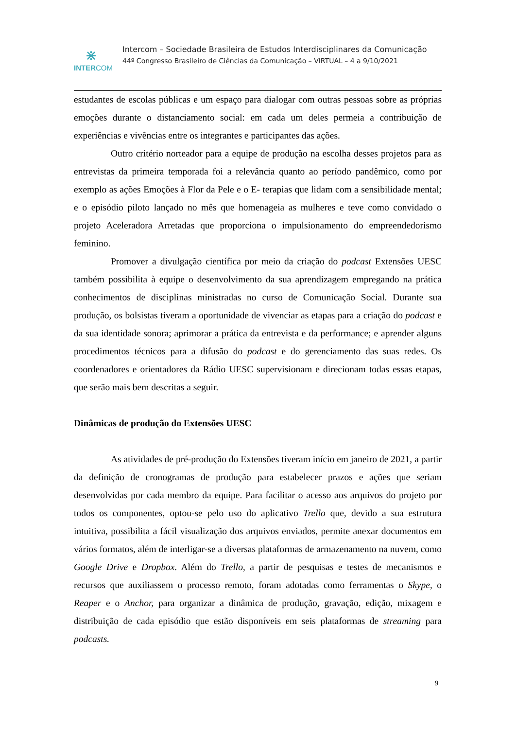⋇
INTERCOM
Intercom – Sociedade Brasileira de Estudos Interdisciplinares da Comunicação
44º Congresso Brasileiro de Ciências da Comunicação – VIRTUAL – 4 a 9/10/2021
estudantes de escolas públicas e um espaço para dialogar com outras pessoas sobre as próprias emoções durante o distanciamento social: em cada um deles permeia a contribuição de experiências e vivências entre os integrantes e participantes das ações.
Outro critério norteador para a equipe de produção na escolha desses projetos para as entrevistas da primeira temporada foi a relevância quanto ao período pandêmico, como por exemplo as ações Emoções à Flor da Pele e o E- terapias que lidam com a sensibilidade mental; e o episódio piloto lançado no mês que homenageia as mulheres e teve como convidado o projeto Aceleradora Arretadas que proporciona o impulsionamento do empreendedorismo feminino.
Promover a divulgação científica por meio da criação do podcast Extensões UESC também possibilita à equipe o desenvolvimento da sua aprendizagem empregando na prática conhecimentos de disciplinas ministradas no curso de Comunicação Social. Durante sua produção, os bolsistas tiveram a oportunidade de vivenciar as etapas para a criação do podcast e da sua identidade sonora; aprimorar a prática da entrevista e da performance; e aprender alguns procedimentos técnicos para a difusão do podcast e do gerenciamento das suas redes. Os coordenadores e orientadores da Rádio UESC supervisionam e direcionam todas essas etapas, que serão mais bem descritas a seguir.
Dinâmicas de produção do Extensões UESC
As atividades de pré-produção do Extensões tiveram início em janeiro de 2021, a partir da definição de cronogramas de produção para estabelecer prazos e ações que seriam desenvolvidas por cada membro da equipe. Para facilitar o acesso aos arquivos do projeto por todos os componentes, optou-se pelo uso do aplicativo Trello que, devido a sua estrutura intuitiva, possibilita a fácil visualização dos arquivos enviados, permite anexar documentos em vários formatos, além de interligar-se a diversas plataformas de armazenamento na nuvem, como Google Drive e Dropbox. Além do Trello, a partir de pesquisas e testes de mecanismos e recursos que auxiliassem o processo remoto, foram adotadas como ferramentas o Skype, o Reaper e o Anchor, para organizar a dinâmica de produção, gravação, edição, mixagem e distribuição de cada episódio que estão disponíveis em seis plataformas de streaming para podcasts.
9